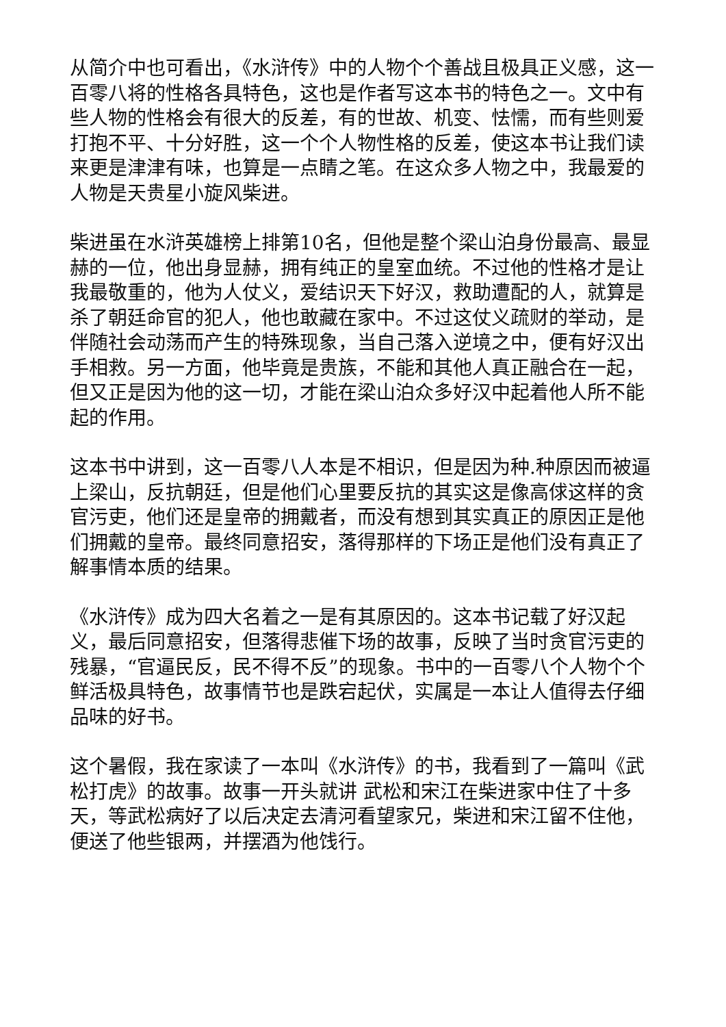从简介中也可看出，《水浒传》中的人物个个善战且极具正义感，这一百零八将的性格各具特色，这也是作者写这本书的特色之一。文中有些人物的性格会有很大的反差，有的世故、机变、怯懦，而有些则爱打抱不平、十分好胜，这一个个人物性格的反差，使这本书让我们读来更是津津有味，也算是一点睛之笔。在这众多人物之中，我最爱的人物是天贵星小旋风柴进。
柴进虽在水浒英雄榜上排第10名，但他是整个梁山泊身份最高、最显赫的一位，他出身显赫，拥有纯正的皇室血统。不过他的性格才是让我最敬重的，他为人仗义，爱结识天下好汉，救助遭配的人，就算是杀了朝廷命官的犯人，他也敢藏在家中。不过这仗义疏财的举动，是伴随社会动荡而产生的特殊现象，当自己落入逆境之中，便有好汉出手相救。另一方面，他毕竟是贵族，不能和其他人真正融合在一起，但又正是因为他的这一切，才能在梁山泊众多好汉中起着他人所不能起的作用。
这本书中讲到，这一百零八人本是不相识，但是因为种.种原因而被逼上梁山，反抗朝廷，但是他们心里要反抗的其实这是像高俅这样的贪官污吏，他们还是皇帝的拥戴者，而没有想到其实真正的原因正是他们拥戴的皇帝。最终同意招安，落得那样的下场正是他们没有真正了解事情本质的结果。
《水浒传》成为四大名着之一是有其原因的。这本书记载了好汉起义，最后同意招安，但落得悲催下场的故事，反映了当时贪官污吏的残暴，“官逼民反，民不得不反”的现象。书中的一百零八个人物个个鲜活极具特色，故事情节也是跌宕起伏，实属是一本让人值得去仔细品味的好书。
这个暑假，我在家读了一本叫《水浒传》的书，我看到了一篇叫《武松打虎》的故事。故事一开头就讲 武松和宋江在柴进家中住了十多天，等武松病好了以后决定去清河看望家兄，柴进和宋江留不住他，便送了他些银两，并摆酒为他饯行。